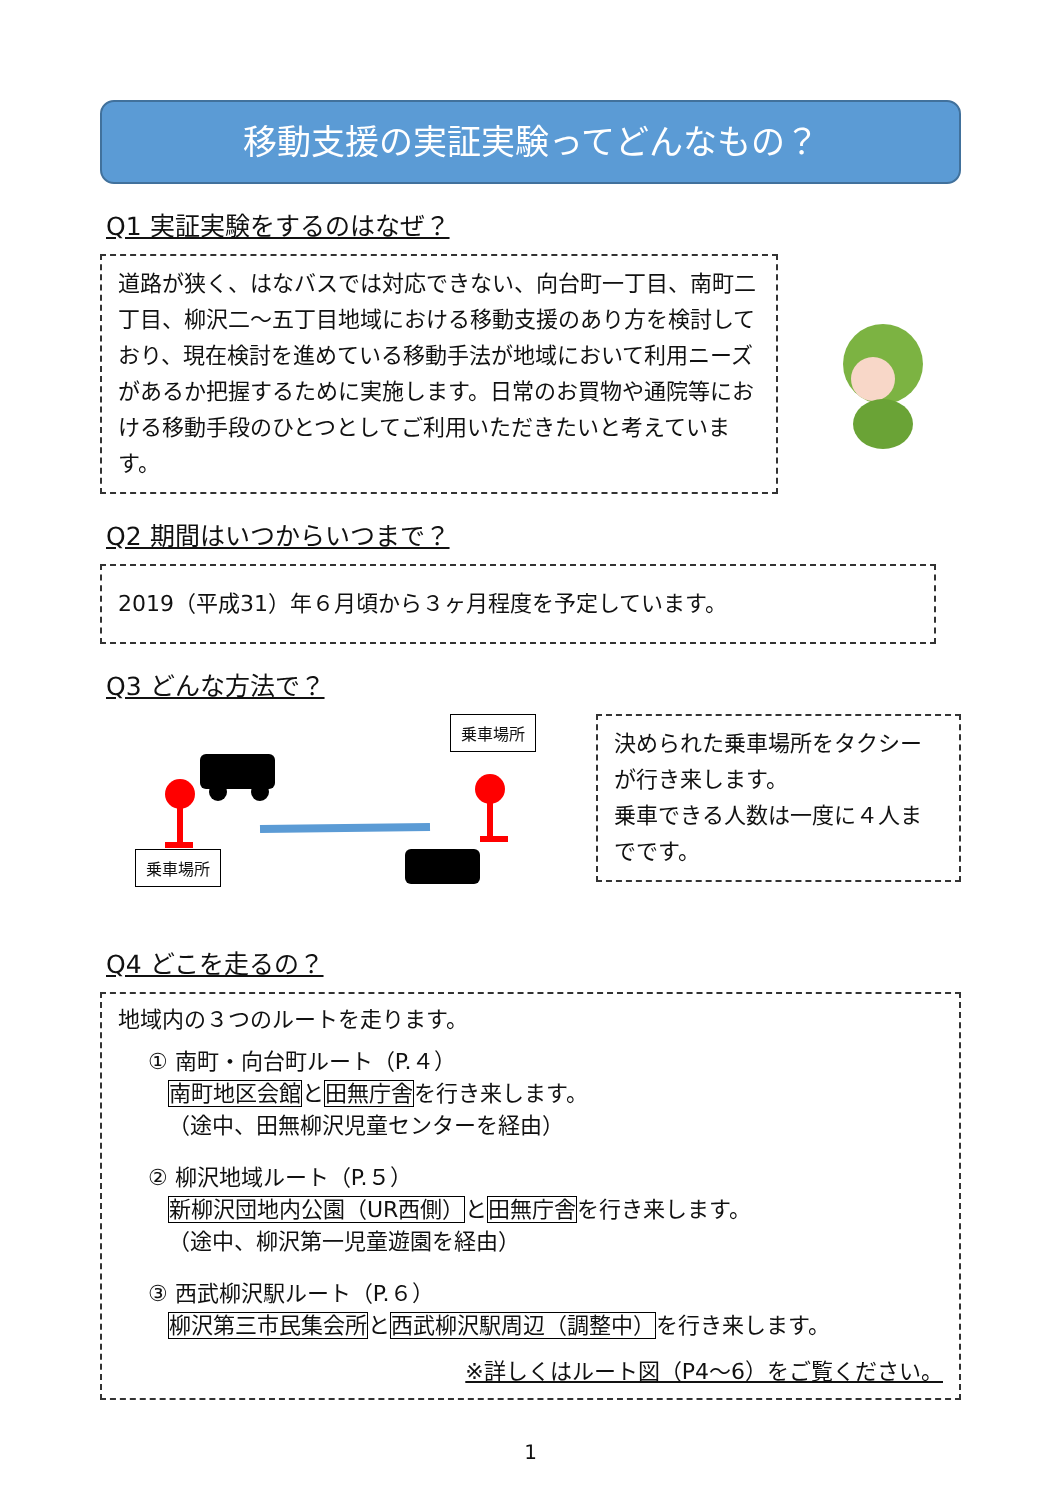移動支援の実証実験ってどんなもの？
Q1 実証実験をするのはなぜ？
道路が狭く、はなバスでは対応できない、向台町一丁目、南町二丁目、柳沢二～五丁目地域における移動支援のあり方を検討しており、現在検討を進めている移動手法が地域において利用ニーズがあるか把握するために実施します。日常のお買物や通院等における移動手段のひとつとしてご利用いただきたいと考えています。
Q2 期間はいつからいつまで？
2019（平成31）年６月頃から３ヶ月程度を予定しています。
Q3 どんな方法で？
乗車場所
乗車場所
決められた乗車場所をタクシーが行き来します。
乗車できる人数は一度に４人までです。
Q4 どこを走るの？
地域内の３つのルートを走ります。
① 南町・向台町ルート（P.４）
南町地区会館と田無庁舎を行き来します。
（途中、田無柳沢児童センターを経由）
② 柳沢地域ルート（P.５）
新柳沢団地内公園（UR西側）と田無庁舎を行き来します。
（途中、柳沢第一児童遊園を経由）
③ 西武柳沢駅ルート（P.６）
柳沢第三市民集会所と西武柳沢駅周辺（調整中）を行き来します。
※詳しくはルート図（P4～6）をご覧ください。
1